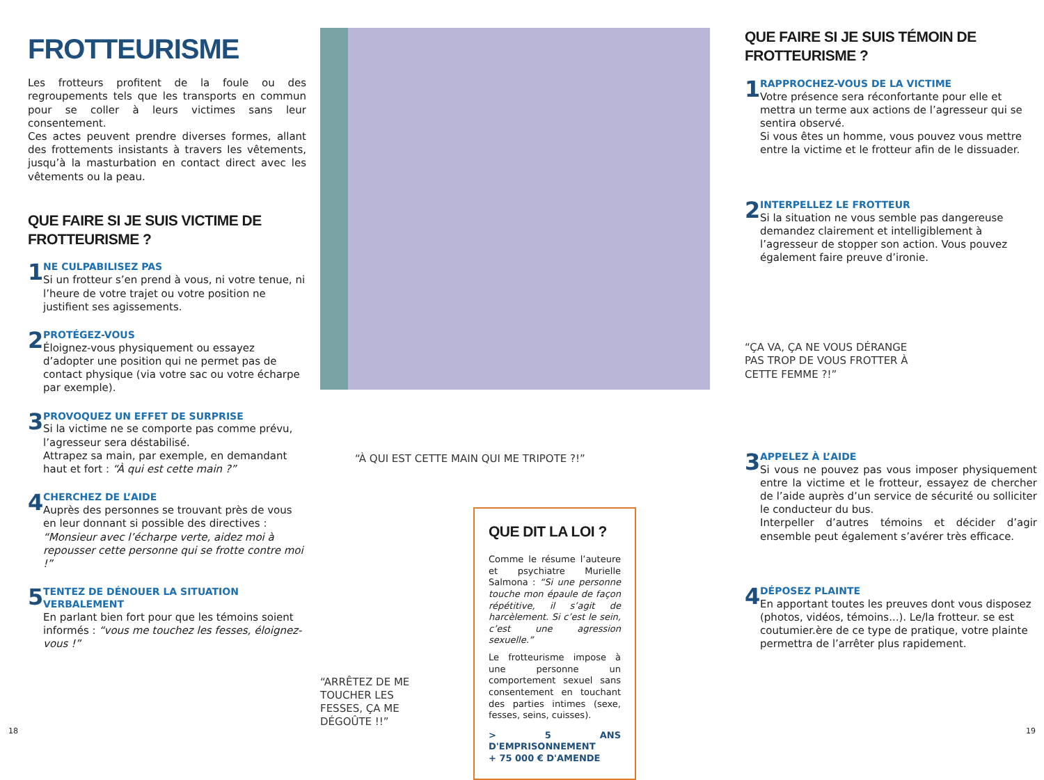FROTTEURISME
Les frotteurs profitent de la foule ou des regroupements tels que les transports en commun pour se coller à leurs victimes sans leur consentement.
Ces actes peuvent prendre diverses formes, allant des frottements insistants à travers les vêtements, jusqu’à la masturbation en contact direct avec les vêtements ou la peau.
QUE FAIRE SI JE SUIS VICTIME DE FROTTEURISME ?
1
NE CULPABILISEZ PAS
Si un frotteur s’en prend à vous, ni votre tenue, ni l’heure de votre trajet ou votre position ne justifient ses agissements.
2
PROTÉGEZ-VOUS
Éloignez-vous physiquement ou essayez d’adopter une position qui ne permet pas de contact physique (via votre sac ou votre écharpe par exemple).
3
PROVOQUEZ UN EFFET DE SURPRISE
Si la victime ne se comporte pas comme prévu, l’agresseur sera déstabilisé.
Attrapez sa main, par exemple, en demandant haut et fort : “À qui est cette main ?”
4
CHERCHEZ DE L’AIDE
Auprès des personnes se trouvant près de vous en leur donnant si possible des directives : “Monsieur avec l’écharpe verte, aidez moi à repousser cette personne qui se frotte contre moi !”
5
TENTEZ DE DÉNOUER LA SITUATION VERBALEMENT
En parlant bien fort pour que les témoins soient informés : “vous me touchez les fesses, éloignez-vous !”
“À QUI EST CETTE MAIN QUI ME TRIPOTE ?!”
QUE DIT LA LOI ?
Comme le résume l’auteure et psychiatre Murielle Salmona : “Si une personne touche mon épaule de façon répétitive, il s’agit de harcèlement. Si c’est le sein, c’est une agression sexuelle.”
Le frotteurisme impose à une personne un comportement sexuel sans consentement en touchant des parties intimes (sexe, fesses, seins, cuisses).
> 5 ANS D'EMPRISONNEMENT
+ 75 000 € D'AMENDE
“ARRÊTEZ DE ME TOUCHER LES FESSES, ÇA ME DÉGOÛTE !!”
QUE FAIRE SI JE SUIS TÉMOIN DE FROTTEURISME ?
1
RAPPROCHEZ-VOUS DE LA VICTIME
Votre présence sera réconfortante pour elle et mettra un terme aux actions de l’agresseur qui se sentira observé.
Si vous êtes un homme, vous pouvez vous mettre entre la victime et le frotteur afin de le dissuader.
2
INTERPELLEZ LE FROTTEUR
Si la situation ne vous semble pas dangereuse demandez clairement et intelligiblement à l’agresseur de stopper son action. Vous pouvez également faire preuve d’ironie.
“ÇA VA, ÇA NE VOUS DÉRANGE PAS TROP DE VOUS FROTTER À CETTE FEMME ?!”
3
APPELEZ À L’AIDE
Si vous ne pouvez pas vous imposer physiquement entre la victime et le frotteur, essayez de chercher de l’aide auprès d’un service de sécurité ou solliciter le conducteur du bus.
Interpeller d’autres témoins et décider d’agir ensemble peut également s’avérer très efficace.
4
DÉPOSEZ PLAINTE
En apportant toutes les preuves dont vous disposez (photos, vidéos, témoins...). Le/la frotteur. se est coutumier.ère de ce type de pratique, votre plainte permettra de l’arrêter plus rapidement.
18 19